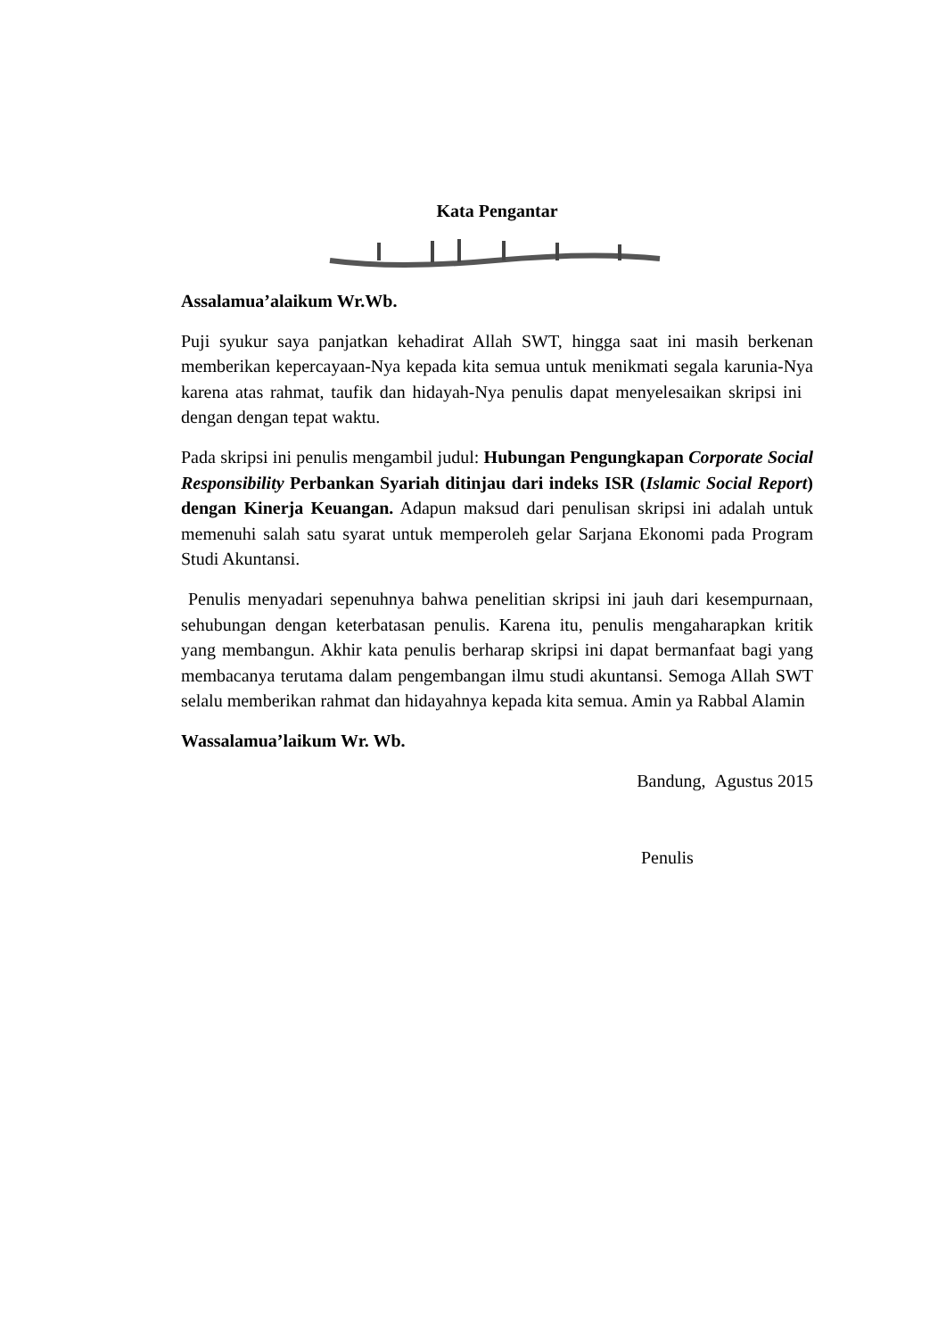Kata Pengantar
Assalamua’alaikum Wr.Wb.
Puji syukur saya panjatkan kehadirat Allah SWT, hingga saat ini masih berkenan memberikan kepercayaan-Nya kepada kita semua untuk menikmati segala karunia-Nya karena atas rahmat, taufik dan hidayah-Nya penulis dapat menyelesaikan skripsi ini dengan dengan tepat waktu.
Pada skripsi ini penulis mengambil judul: Hubungan Pengungkapan Corporate Social Responsibility Perbankan Syariah ditinjau dari indeks ISR (Islamic Social Report) dengan Kinerja Keuangan. Adapun maksud dari penulisan skripsi ini adalah untuk memenuhi salah satu syarat untuk memperoleh gelar Sarjana Ekonomi pada Program Studi Akuntansi.
Penulis menyadari sepenuhnya bahwa penelitian skripsi ini jauh dari kesempurnaan, sehubungan dengan keterbatasan penulis. Karena itu, penulis mengaharapkan kritik yang membangun. Akhir kata penulis berharap skripsi ini dapat bermanfaat bagi yang membacanya terutama dalam pengembangan ilmu studi akuntansi. Semoga Allah SWT selalu memberikan rahmat dan hidayahnya kepada kita semua. Amin ya Rabbal Alamin
Wassalamua’laikum Wr. Wb.
Bandung, Agustus 2015
Penulis